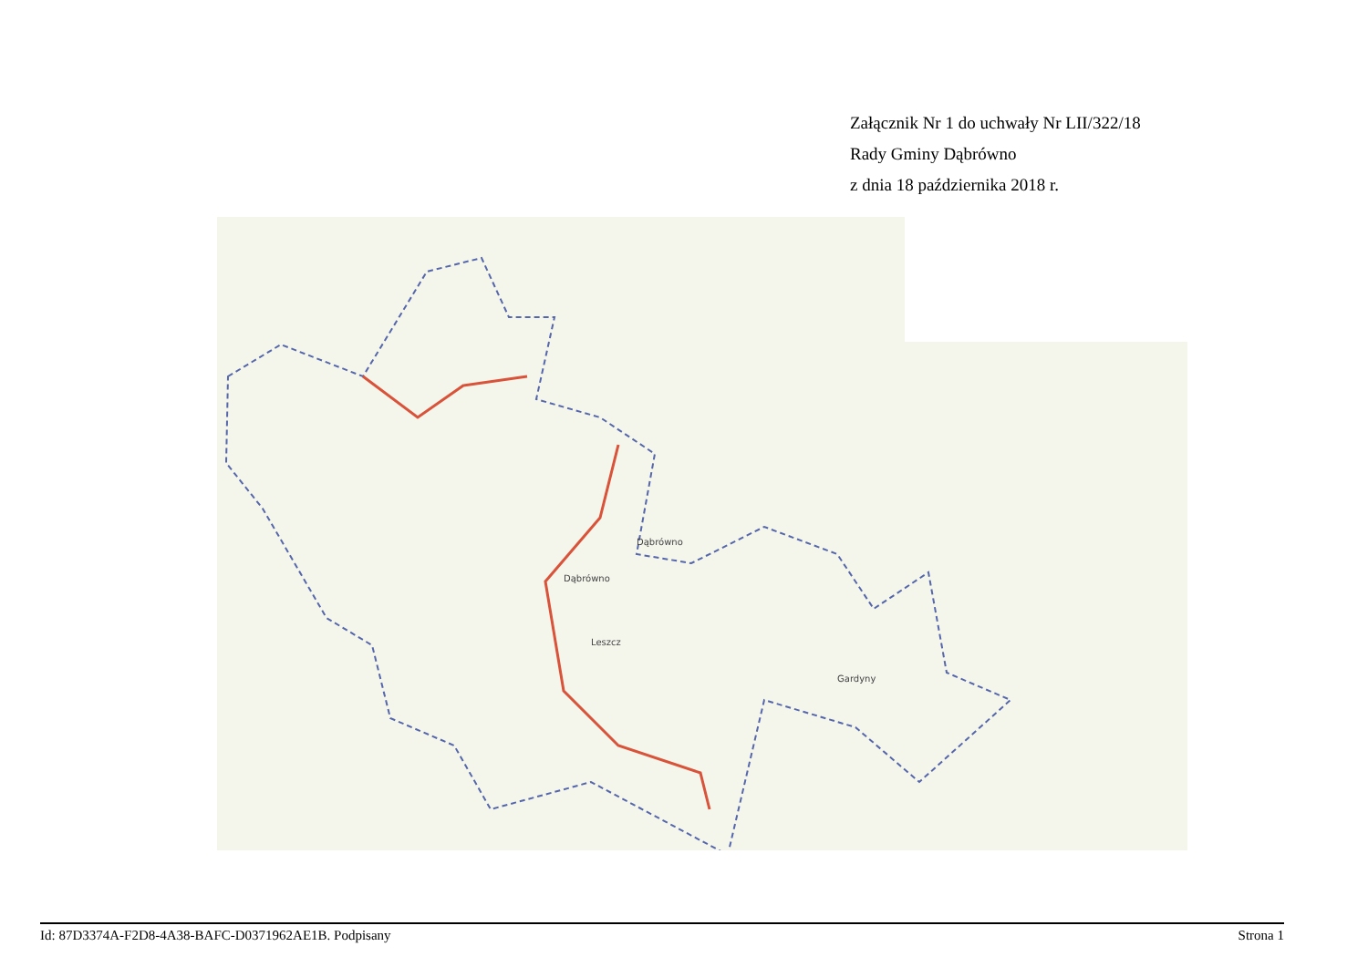Załącznik Nr 1 do uchwały Nr LII/322/18
Rady Gminy Dąbrówno
z dnia 18 października 2018 r.
Dąbrówno
Dąbrówno
Leszcz
Gardyny
Id: 87D3374A-F2D8-4A38-BAFC-D0371962AE1B. Podpisany Strona 1